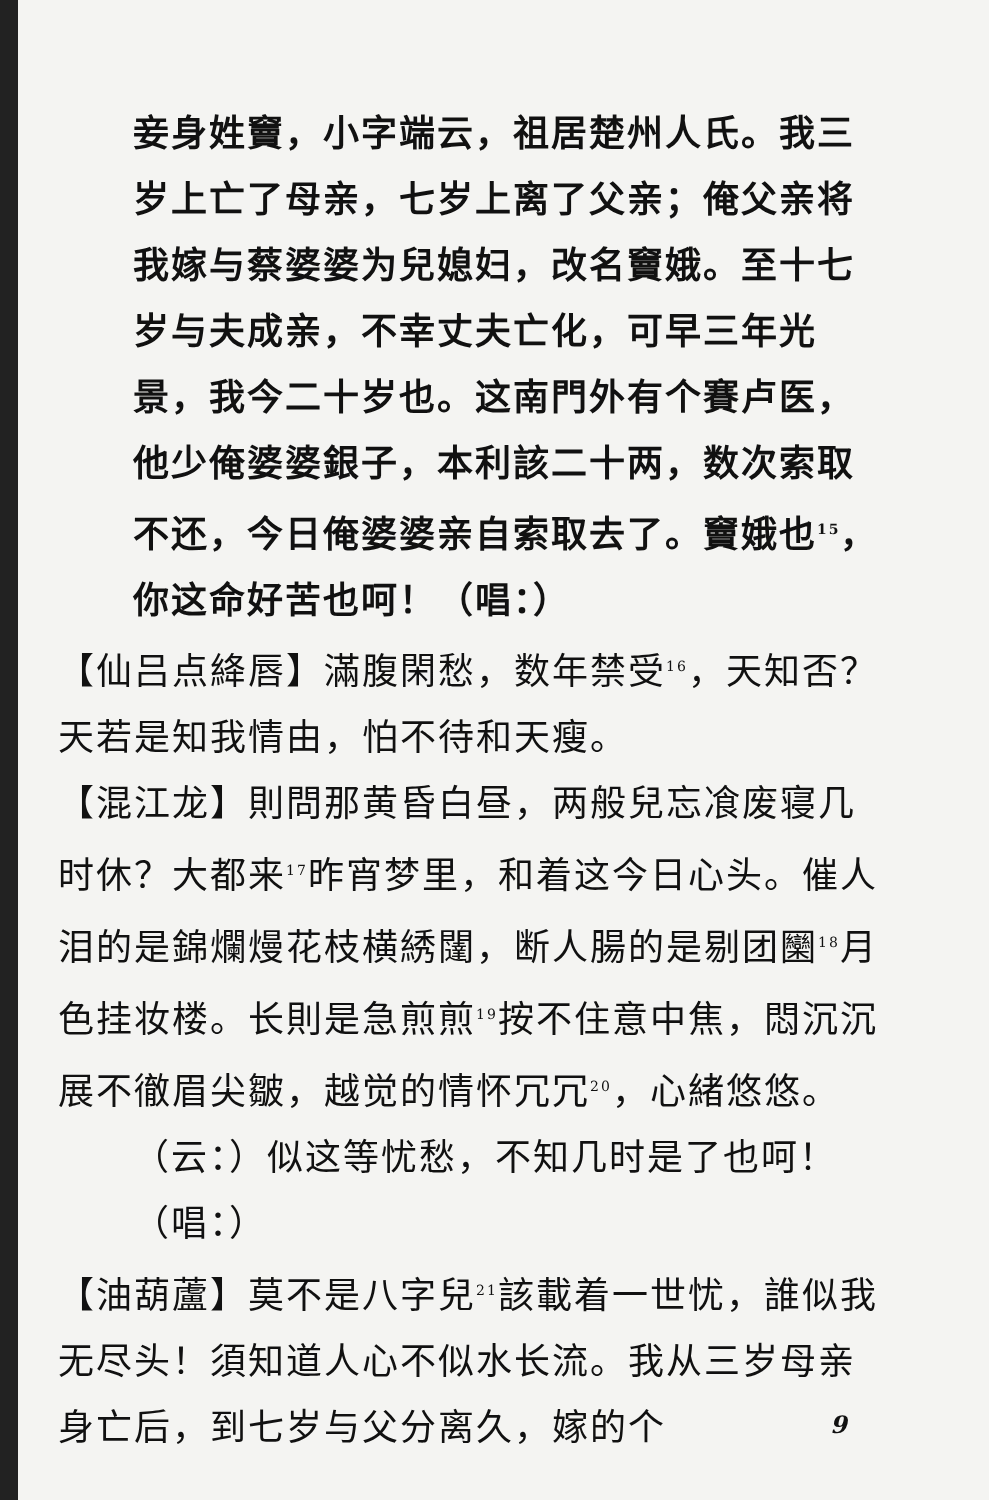妾身姓竇，小字端云，祖居楚州人氏。我三岁上亡了母亲，七岁上离了父亲；俺父亲将我嫁与蔡婆婆为兒媳妇，改名竇娥。至十七岁与夫成亲，不幸丈夫亡化，可早三年光景，我今二十岁也。这南門外有个賽卢医，他少俺婆婆銀子，本利該二十两，数次索取不还，今日俺婆婆亲自索取去了。竇娥也<sup>15</sup>，你这命好苦也呵！（唱：）
【仙吕点絳唇】滿腹閑愁，数年禁受<sup>16</sup>，天知否？天若是知我情由，怕不待和天瘦。
【混江龙】則問那黄昏白昼，两般兒忘飡废寝几时休？大都来<sup>17</sup>昨宵梦里，和着这今日心头。催人泪的是錦爛熳花枝横綉闥，断人腸的是剔团圞<sup>18</sup>月色挂妆楼。长則是急煎煎<sup>19</sup>按不住意中焦，悶沉沉展不徹眉尖皺，越觉的情怀冗冗<sup>20</sup>，心緒悠悠。
（云：）似这等忧愁，不知几时是了也呵！（唱：）
【油葫蘆】莫不是八字兒<sup>21</sup>該載着一世忧，誰似我无尽头！須知道人心不似水长流。我从三岁母亲身亡后，到七岁与父分离久，嫁的个
9